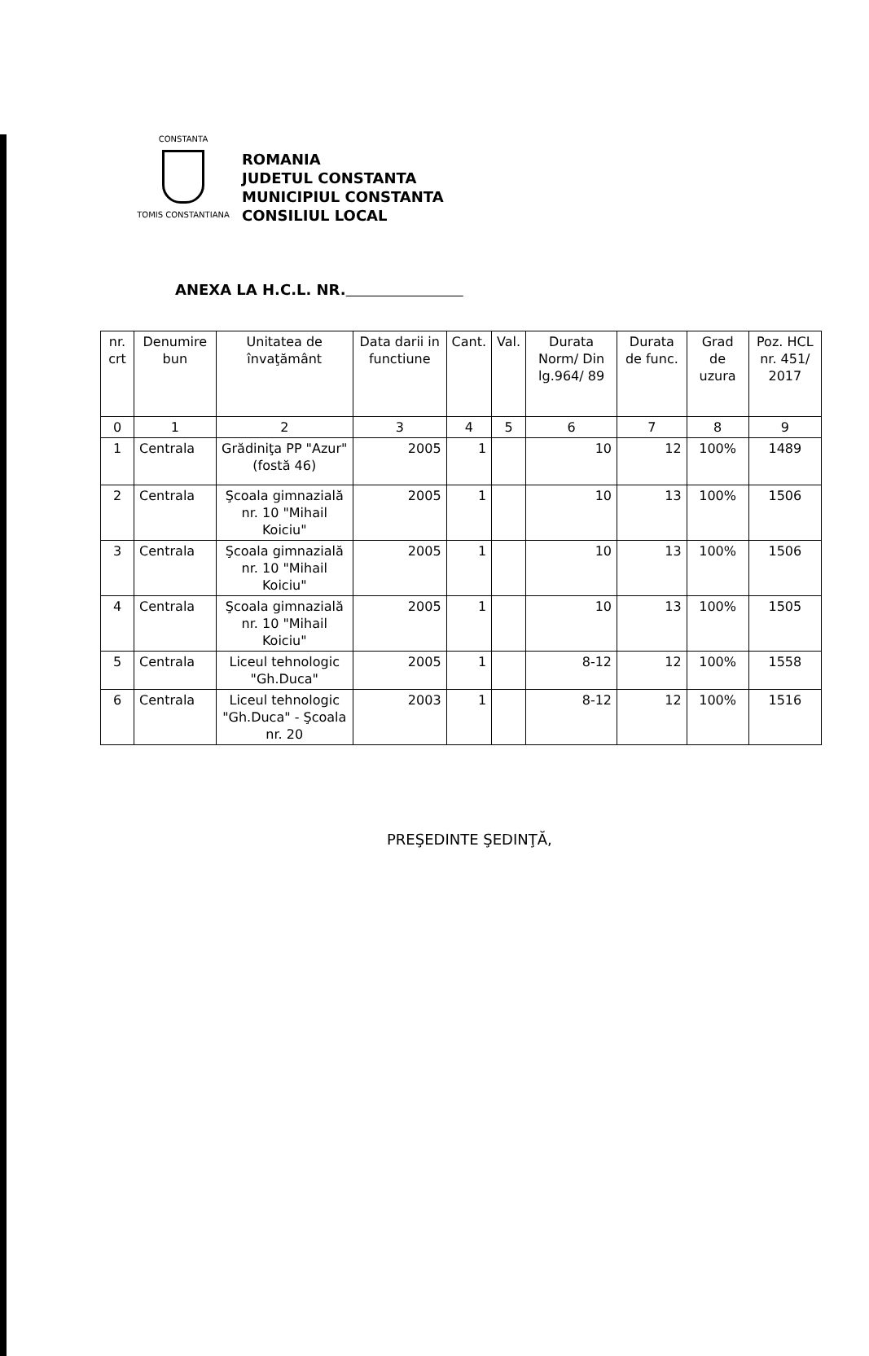CONSTANTA
TOMIS CONSTANTIANA
ROMANIA
JUDETUL CONSTANTA
MUNICIPIUL CONSTANTA
CONSILIUL LOCAL
ANEXA LA H.C.L. NR.
| nr. crt | Denumire bun | Unitatea de învaţământ | Data darii in functiune | Cant. | Val. | Durata Norm/ Din lg.964/ 89 | Durata de func. | Grad de uzura | Poz. HCL nr. 451/ 2017 |
| --- | --- | --- | --- | --- | --- | --- | --- | --- | --- |
| 0 | 1 | 2 | 3 | 4 | 5 | 6 | 7 | 8 | 9 |
| 1 | Centrala | Grădiniţa PP "Azur" (fostă 46) | 2005 | 1 | | 10 | 12 | 100% | 1489 |
| 2 | Centrala | Şcoala gimnazială nr. 10 "Mihail Koiciu" | 2005 | 1 | | 10 | 13 | 100% | 1506 |
| 3 | Centrala | Şcoala gimnazială nr. 10 "Mihail Koiciu" | 2005 | 1 | | 10 | 13 | 100% | 1506 |
| 4 | Centrala | Şcoala gimnazială nr. 10 "Mihail Koiciu" | 2005 | 1 | | 10 | 13 | 100% | 1505 |
| 5 | Centrala | Liceul tehnologic "Gh.Duca" | 2005 | 1 | | 8-12 | 12 | 100% | 1558 |
| 6 | Centrala | Liceul tehnologic "Gh.Duca" - Şcoala nr. 20 | 2003 | 1 | | 8-12 | 12 | 100% | 1516 |
PREŞEDINTE ŞEDINŢĂ,